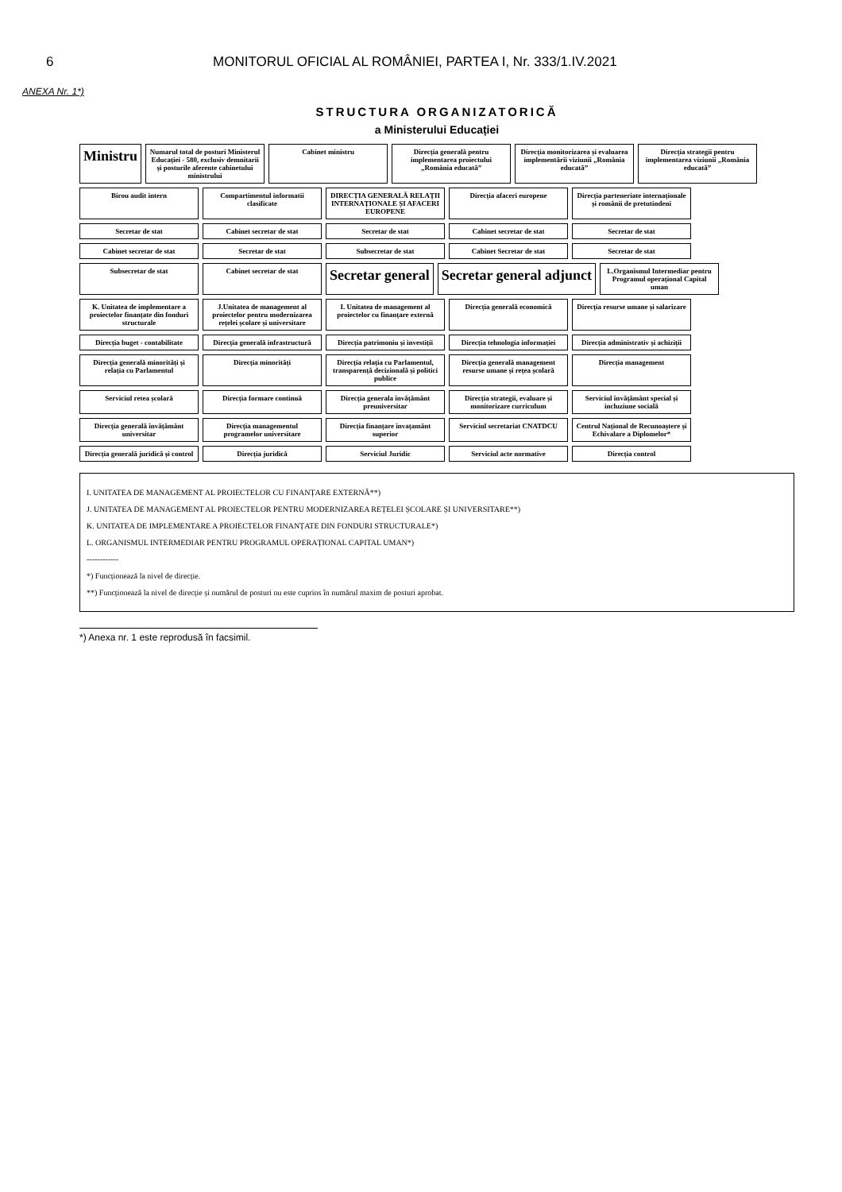6 MONITORUL OFICIAL AL ROMÂNIEI, PARTEA I, Nr. 333/1.IV.2021
ANEXA Nr. 1*)
STRUCTURA ORGANIZATORICĂ
a Ministerului Educației
Ministru
Numarul total de posturi Ministerul Educației - 580, exclusiv demnitarii și posturile aferente cabinetului ministrului
Cabinet ministru
Direcția generală pentru implementarea proiectului „România educată”
Direcția monitorizarea și evaluarea implementării viziunii „România educată”
Direcția strategii pentru implementarea viziunii „România educată”
Birou audit intern
Compartimentul informatii clasificate
DIRECȚIA GENERALĂ RELAȚII INTERNAȚIONALE ȘI AFACERI EUROPENE
Direcția afaceri europene
Direcția parteneriate internaționale și românii de pretutindeni
Secretar de stat
Cabinet secretar de stat
Secretar de stat
Cabinet secretar de stat
Secretar de stat
Cabinet secretar de stat
Secretar de stat
Subsecretar de stat
Cabinet Secretar de stat
Secretar de stat
Subsecretar de stat
Cabinet secretar de stat
Secretar general
Secretar general adjunct
L.Organismul Intermediar pentru Programul operațional Capital uman
K. Unitatea de implementare a proiectelor finanțate din fonduri structurale
J.Unitatea de management al proiectelor pentru modernizarea rețelei școlare și universitare
I. Unitatea de management al proiectelor cu finanțare externă
Direcția generală economică
Direcția resurse umane și salarizare
Direcția buget - contabilitate
Direcția generală infrastructură
Direcția patrimoniu și investiții
Direcția tehnologia informației
Direcția administrativ și achiziții
Direcția generală minorități și relația cu Parlamentul
Direcția minorități
Direcția relația cu Parlamentul, transparență decizională și politici publice
Direcția generală management resurse umane și rețea școlară
Direcția management
Serviciul retea școlară
Direcția formare continuă
Direcția generala învățământ preuniversitar
Direcția strategii, evaluare și monitorizare curriculum
Serviciul învățământ special și incluziune socială
Direcția generală învățământ universitar
Direcția managementul programelor universitare
Direcția finanțare învațamânt superior
Serviciul secretariat CNATDCU
Centrul Național de Recunoaștere și Echivalare a Diplomelor*
Direcția generală juridică și control
Direcția juridică
Serviciul Juridic
Serviciul acte normative
Direcția control
I. UNITATEA DE MANAGEMENT AL PROIECTELOR CU FINANȚARE EXTERNĂ**)
J. UNITATEA DE MANAGEMENT AL PROIECTELOR PENTRU MODERNIZAREA REȚELEI ȘCOLARE ȘI UNIVERSITARE**)
K. UNITATEA DE IMPLEMENTARE A PROIECTELOR FINANȚATE DIN FONDURI STRUCTURALE*)
L. ORGANISMUL INTERMEDIAR PENTRU PROGRAMUL OPERAȚIONAL CAPITAL UMAN*)
------------
*) Funcționează la nivel de direcție.
**) Funcționează la nivel de direcție și numărul de posturi nu este cuprins în numărul maxim de posturi aprobat.
*) Anexa nr. 1 este reprodusă în facsimil.